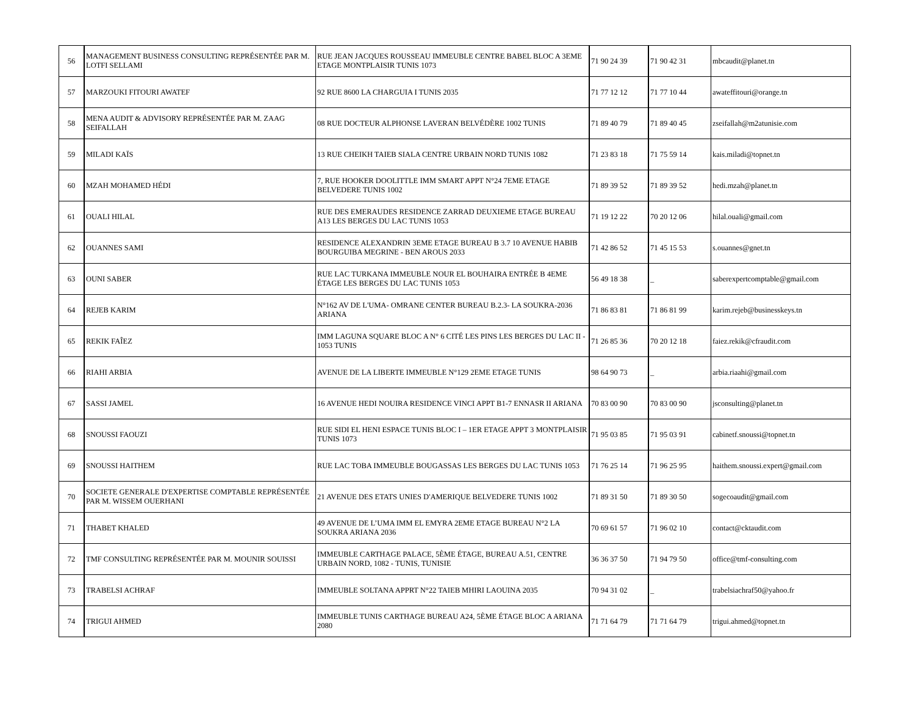| 56 | MANAGEMENT BUSINESS CONSULTING REPRÉSENTÉE PAR M. LOTFI SELLAMI | RUE JEAN JACQUES ROUSSEAU IMMEUBLE CENTRE BABEL BLOC A 3EME ETAGE MONTPLAISIR TUNIS 1073 | 71 90 24 39 | 71 90 42 31 | mbcaudit@planet.tn |
| 57 | MARZOUKI FITOURI AWATEF | 92 RUE 8600 LA CHARGUIA I TUNIS 2035 | 71 77 12 12 | 71 77 10 44 | awateffitouri@orange.tn |
| 58 | MENA AUDIT & ADVISORY REPRÉSENTÉE PAR M. ZAAG SEIFALLAH | 08 RUE DOCTEUR ALPHONSE LAVERAN BELVÉDÈRE 1002 TUNIS | 71 89 40 79 | 71 89 40 45 | zseifallah@m2atunisie.com |
| 59 | MILADI KAÏS | 13 RUE CHEIKH TAIEB SIALA CENTRE URBAIN NORD TUNIS 1082 | 71 23 83 18 | 71 75 59 14 | kais.miladi@topnet.tn |
| 60 | MZAH MOHAMED HÉDI | 7, RUE HOOKER DOOLITTLE IMM SMART APPT N°24 7EME ETAGE BELVEDERE TUNIS 1002 | 71 89 39 52 | 71 89 39 52 | hedi.mzah@planet.tn |
| 61 | OUALI HILAL | RUE DES EMERAUDES RESIDENCE ZARRAD DEUXIEME ETAGE BUREAU A13 LES BERGES DU LAC TUNIS 1053 | 71 19 12 22 | 70 20 12 06 | hilal.ouali@gmail.com |
| 62 | OUANNES SAMI | RESIDENCE ALEXANDRIN 3EME ETAGE BUREAU B 3.7 10 AVENUE HABIB BOURGUIBA MEGRINE - BEN AROUS 2033 | 71 42 86 52 | 71 45 15 53 | s.ouannes@gnet.tn |
| 63 | OUNI SABER | RUE LAC TURKANA IMMEUBLE NOUR EL BOUHAIRA ENTRÉE B 4EME ÉTAGE LES BERGES DU LAC TUNIS 1053 | 56 49 18 38 | _ | saberexpertcomptable@gmail.com |
| 64 | REJEB KARIM | N°162 AV DE L'UMA- OMRANE CENTER BUREAU B.2.3- LA SOUKRA-2036 ARIANA | 71 86 83 81 | 71 86 81 99 | karim.rejeb@businesskeys.tn |
| 65 | REKIK FAÎEZ | IMM LAGUNA SQUARE BLOC A N° 6 CITÉ LES PINS LES BERGES DU LAC II - 1053 TUNIS | 71 26 85 36 | 70 20 12 18 | faiez.rekik@cfraudit.com |
| 66 | RIAHI ARBIA | AVENUE DE LA LIBERTE IMMEUBLE N°129 2EME ETAGE TUNIS | 98 64 90 73 | _ | arbia.riaahi@gmail.com |
| 67 | SASSI JAMEL | 16 AVENUE HEDI NOUIRA RESIDENCE VINCI APPT B1-7 ENNASR II ARIANA | 70 83 00 90 | 70 83 00 90 | jsconsulting@planet.tn |
| 68 | SNOUSSI FAOUZI | RUE SIDI EL HENI ESPACE TUNIS BLOC I – 1ER ETAGE APPT 3 MONTPLAISIR TUNIS 1073 | 71 95 03 85 | 71 95 03 91 | cabinetf.snoussi@topnet.tn |
| 69 | SNOUSSI HAITHEM | RUE LAC TOBA IMMEUBLE BOUGASSAS LES BERGES DU LAC TUNIS 1053 | 71 76 25 14 | 71 96 25 95 | haithem.snoussi.expert@gmail.com |
| 70 | SOCIETE GENERALE D'EXPERTISE COMPTABLE REPRÉSENTÉE PAR M. WISSEM OUERHANI | 21 AVENUE DES ETATS UNIES D'AMERIQUE BELVEDERE TUNIS 1002 | 71 89 31 50 | 71 89 30 50 | sogecoaudit@gmail.com |
| 71 | THABET KHALED | 49 AVENUE DE L’UMA IMM EL EMYRA 2EME ETAGE BUREAU N°2 LA SOUKRA ARIANA 2036 | 70 69 61 57 | 71 96 02 10 | contact@cktaudit.com |
| 72 | TMF CONSULTING REPRÉSENTÉE PAR M. MOUNIR SOUISSI | IMMEUBLE CARTHAGE PALACE, 5ÈME ÉTAGE, BUREAU A.51, CENTRE URBAIN NORD, 1082 - TUNIS, TUNISIE | 36 36 37 50 | 71 94 79 50 | office@tmf-consulting.com |
| 73 | TRABELSI ACHRAF | IMMEUBLE SOLTANA APPRT N°22 TAIEB MHIRI LAOUINA 2035 | 70 94 31 02 | _ | trabelsiachraf50@yahoo.fr |
| 74 | TRIGUI AHMED | IMMEUBLE TUNIS CARTHAGE BUREAU A24, 5ÈME ÉTAGE BLOC A ARIANA 2080 | 71 71 64 79 | 71 71 64 79 | trigui.ahmed@topnet.tn |